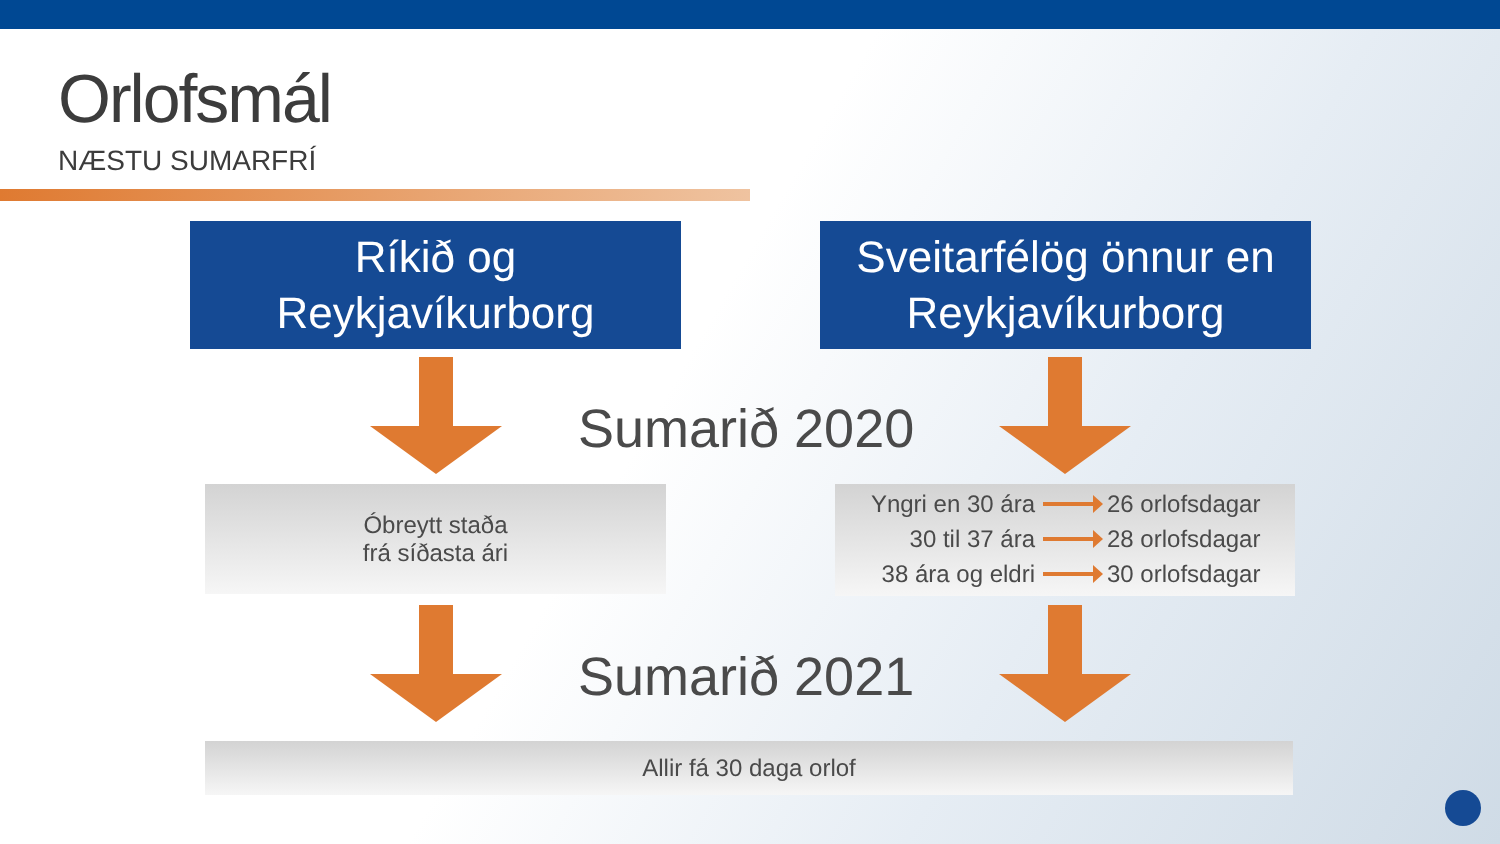Orlofsmál
NÆSTU SUMARFRÍ
Ríkið og
Reykjavíkurborg
Sveitarfélög önnur en
Reykjavíkurborg
Sumarið 2020
Óbreytt staða
frá síðasta ári
Yngri en 30 ára 26 orlofsdagar
30 til 37 ára 28 orlofsdagar
38 ára og eldri 30 orlofsdagar
Sumarið 2021
Allir fá 30 daga orlof